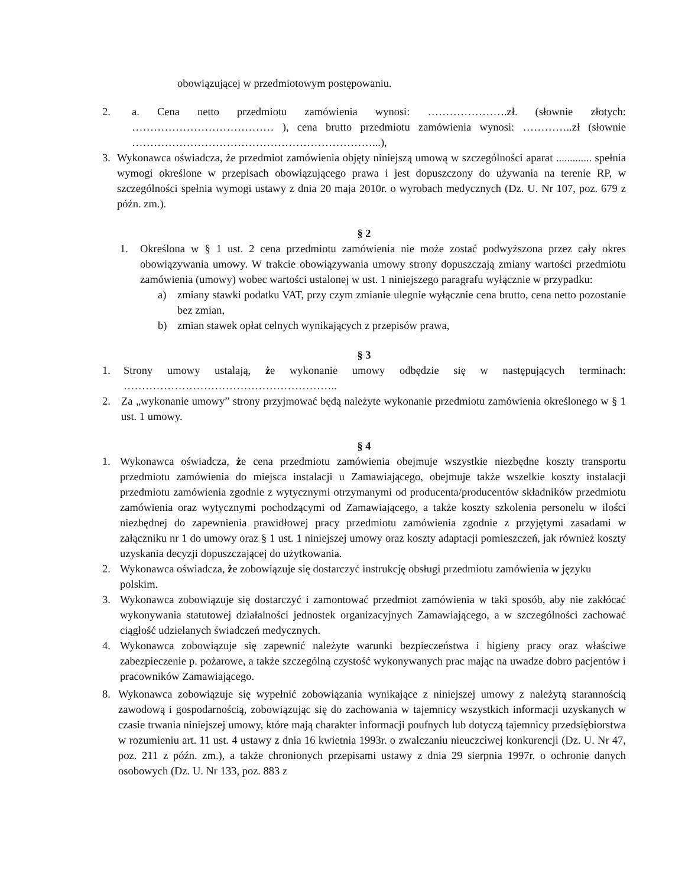obowiązującej w przedmiotowym postępowaniu.
2. a. Cena netto przedmiotu zamówienia wynosi: ………………….zł. (słownie złotych: ………………………………… ), cena brutto przedmiotu zamówienia wynosi: …………..zł (słownie …………………………………………………………...),
3. Wykonawca oświadcza, że przedmiot zamówienia objęty niniejszą umową w szczególności aparat ............. spełnia wymogi określone w przepisach obowiązującego prawa i jest dopuszczony do używania na terenie RP, w szczególności spełnia wymogi ustawy z dnia 20 maja 2010r. o wyrobach medycznych (Dz. U. Nr 107, poz. 679 z późn. zm.).
§ 2
1. Określona w § 1 ust. 2 cena przedmiotu zamówienia nie może zostać podwyższona przez cały okres obowiązywania umowy. W trakcie obowiązywania umowy strony dopuszczają zmiany wartości przedmiotu zamówienia (umowy) wobec wartości ustalonej w ust. 1 niniejszego paragrafu wyłącznie w przypadku:
a) zmiany stawki podatku VAT, przy czym zmianie ulegnie wyłącznie cena brutto, cena netto pozostanie bez zmian,
b) zmian stawek opłat celnych wynikających z przepisów prawa,
§ 3
1. Strony umowy ustalają, że wykonanie umowy odbędzie się w następujących terminach: …………………………………………………..
2. Za „wykonanie umowy” strony przyjmować będą należyte wykonanie przedmiotu zamówienia określonego w § 1 ust. 1 umowy.
§ 4
1. Wykonawca oświadcza, że cena przedmiotu zamówienia obejmuje wszystkie niezbędne koszty transportu przedmiotu zamówienia do miejsca instalacji u Zamawiającego, obejmuje także wszelkie koszty instalacji przedmiotu zamówienia zgodnie z wytycznymi otrzymanymi od producenta/producentów składników przedmiotu zamówienia oraz wytycznymi pochodzącymi od Zamawiającego, a także koszty szkolenia personelu w ilości niezbędnej do zapewnienia prawidłowej pracy przedmiotu zamówienia zgodnie z przyjętymi zasadami w załączniku nr 1 do umowy oraz § 1 ust. 1 niniejszej umowy oraz koszty adaptacji pomieszczeń, jak również koszty uzyskania decyzji dopuszczającej do użytkowania.
2. Wykonawca oświadcza, że zobowiązuje się dostarczyć instrukcję obsługi przedmiotu zamówienia w języku polskim.
3. Wykonawca zobowiązuje się dostarczyć i zamontować przedmiot zamówienia w taki sposób, aby nie zakłócać wykonywania statutowej działalności jednostek organizacyjnych Zamawiającego, a w szczególności zachować ciągłość udzielanych świadczeń medycznych.
4. Wykonawca zobowiązuje się zapewnić należyte warunki bezpieczeństwa i higieny pracy oraz właściwe zabezpieczenie p. pożarowe, a także szczególną czystość wykonywanych prac mając na uwadze dobro pacjentów i pracowników Zamawiającego.
8. Wykonawca zobowiązuje się wypełnić zobowiązania wynikające z niniejszej umowy z należytą starannością zawodową i gospodarnością, zobowiązując się do zachowania w tajemnicy wszystkich informacji uzyskanych w czasie trwania niniejszej umowy, które mają charakter informacji poufnych lub dotyczą tajemnicy przedsiębiorstwa w rozumieniu art. 11 ust. 4 ustawy z dnia 16 kwietnia 1993r. o zwalczaniu nieuczciwej konkurencji (Dz. U. Nr 47, poz. 211 z późn. zm.), a także chronionych przepisami ustawy z dnia 29 sierpnia 1997r. o ochronie danych osobowych (Dz. U. Nr 133, poz. 883 z